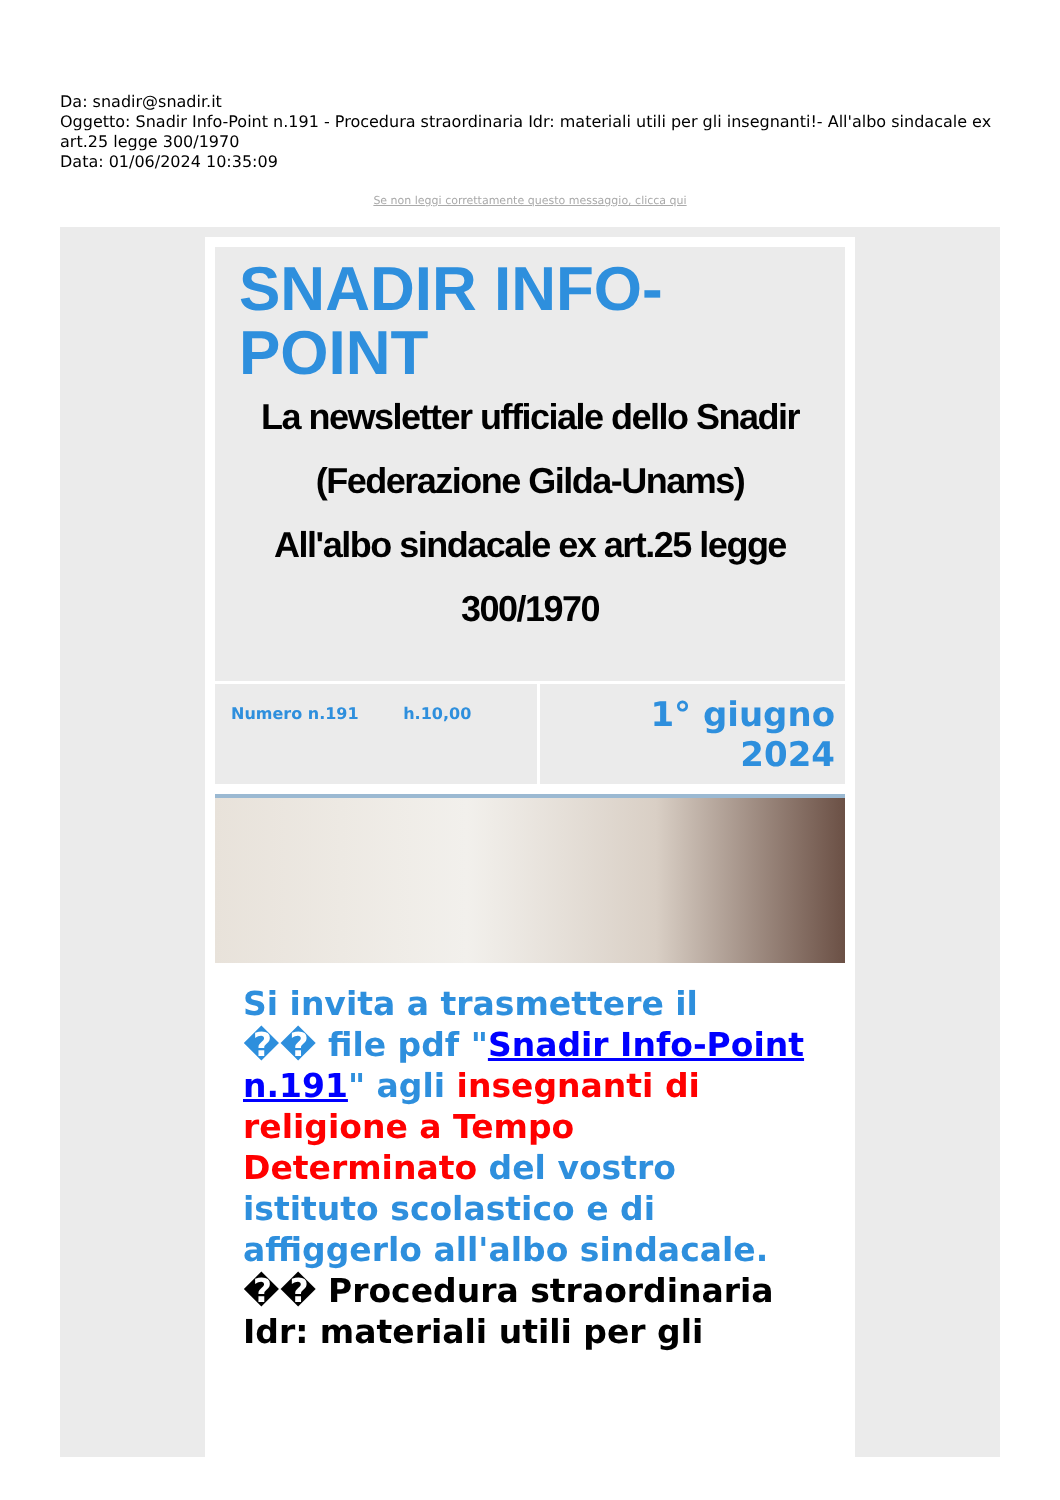Da: snadir@snadir.it
Oggetto: Snadir Info-Point n.191 - Procedura straordinaria Idr: materiali utili per gli insegnanti!- All'albo sindacale ex art.25 legge 300/1970
Data: 01/06/2024 10:35:09
Se non leggi correttamente questo messaggio, clicca qui
SNADIR INFO-
POINT
La newsletter ufficiale dello Snadir (Federazione Gilda-Unams)
All'albo sindacale ex art.25 legge 300/1970
Numero n.191 h.10,00
1° giugno 2024
Si invita a trasmettere il
�� file pdf "Snadir Info-Point n.191" agli insegnanti di religione a Tempo Determinato del vostro istituto scolastico e di affiggerlo all'albo sindacale.
�� Procedura straordinaria Idr: materiali utili per gli